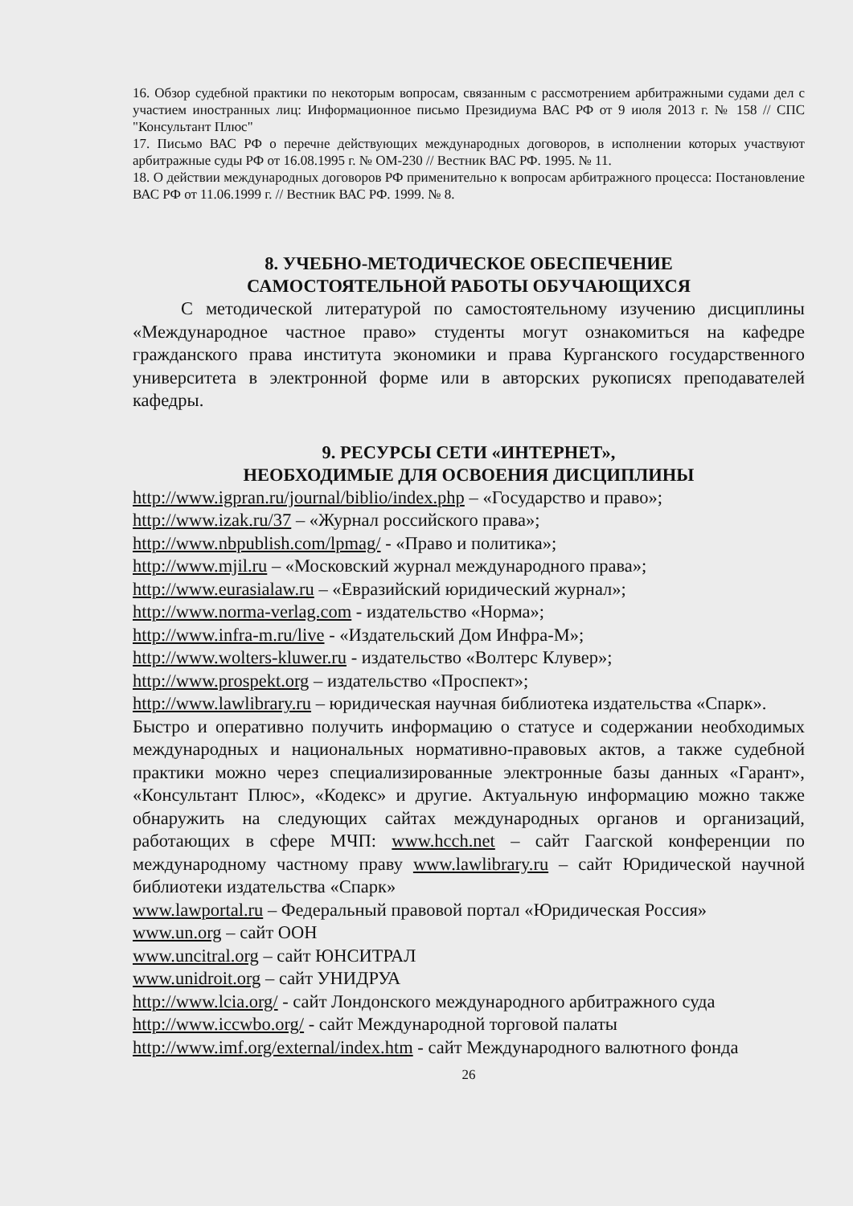16. Обзор судебной практики по некоторым вопросам, связанным с рассмотрением арбитражными судами дел с участием иностранных лиц: Информационное письмо Президиума ВАС РФ от 9 июля 2013 г. № 158 // СПС "Консультант Плюс"
17. Письмо ВАС РФ о перечне действующих международных договоров, в исполнении которых участвуют арбитражные суды РФ от 16.08.1995 г. № ОМ-230 // Вестник ВАС РФ. 1995. № 11.
18. О действии международных договоров РФ применительно к вопросам арбитражного процесса: Постановление ВАС РФ от 11.06.1999 г. // Вестник ВАС РФ. 1999. № 8.
8. УЧЕБНО-МЕТОДИЧЕСКОЕ ОБЕСПЕЧЕНИЕ
САМОСТОЯТЕЛЬНОЙ РАБОТЫ ОБУЧАЮЩИХСЯ
С методической литературой по самостоятельному изучению дисциплины «Международное частное право» студенты могут ознакомиться на кафедре гражданского права института экономики и права Курганского государственного университета в электронной форме или в авторских рукописях преподавателей кафедры.
9. РЕСУРСЫ СЕТИ «ИНТЕРНЕТ»,
НЕОБХОДИМЫЕ ДЛЯ ОСВОЕНИЯ ДИСЦИПЛИНЫ
http://www.igpran.ru/journal/biblio/index.php – «Государство и право»;
http://www.izak.ru/37 – «Журнал российского права»;
http://www.nbpublish.com/lpmag/ - «Право и политика»;
http://www.mjil.ru – «Московский журнал международного права»;
http://www.eurasialaw.ru – «Евразийский юридический журнал»;
http://www.norma-verlag.com - издательство «Норма»;
http://www.infra-m.ru/live - «Издательский Дом Инфра-М»;
http://www.wolters-kluwer.ru - издательство «Волтерс Клувер»;
http://www.prospekt.org – издательство «Проспект»;
http://www.lawlibrary.ru – юридическая научная библиотека издательства «Спарк».
Быстро и оперативно получить информацию о статусе и содержании необходимых международных и национальных нормативно-правовых актов, а также судебной практики можно через специализированные электронные базы данных «Гарант», «Консультант Плюс», «Кодекс» и другие. Актуальную информацию можно также обнаружить на следующих сайтах международных органов и организаций, работающих в сфере МЧП: www.hcch.net – сайт Гаагской конференции по международному частному праву www.lawlibrary.ru – сайт Юридической научной библиотеки издательства «Спарк»
www.lawportal.ru – Федеральный правовой портал «Юридическая Россия»
www.un.org – сайт ООН
www.uncitral.org – сайт ЮНСИТРАЛ
www.unidroit.org – сайт УНИДРУА
http://www.lcia.org/ - сайт Лондонского международного арбитражного суда
http://www.iccwbo.org/ - сайт Международной торговой палаты
http://www.imf.org/external/index.htm - сайт Международного валютного фонда
26